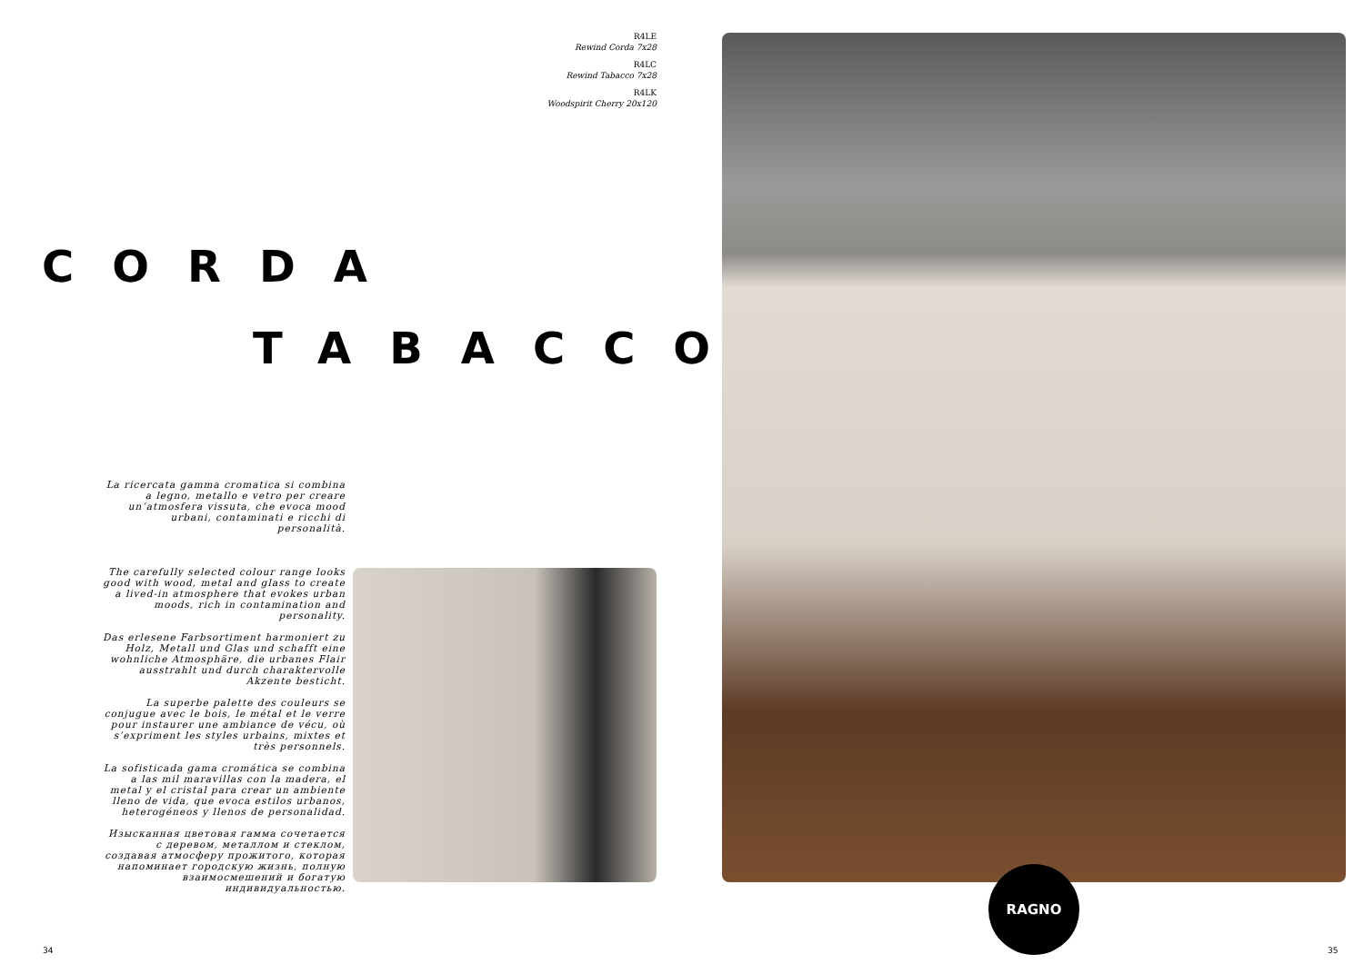R4LE
Rewind Corda 7x28
R4LC
Rewind Tabacco 7x28
R4LK
Woodspirit Cherry 20x120
CORDA
TABACCO
La ricercata gamma cromatica si combina a legno, metallo e vetro per creare un’atmosfera vissuta, che evoca mood urbani, contaminati e ricchi di personalità.
The carefully selected colour range looks good with wood, metal and glass to create a lived-in atmosphere that evokes urban moods, rich in contamination and personality.
Das erlesene Farbsortiment harmoniert zu Holz, Metall und Glas und schafft eine wohnliche Atmosphäre, die urbanes Flair ausstrahlt und durch charaktervolle Akzente besticht.
La superbe palette des couleurs se conjugue avec le bois, le métal et le verre pour instaurer une ambiance de vécu, où s’expriment les styles urbains, mixtes et très personnels.
La sofisticada gama cromática se combina a las mil maravillas con la madera, el metal y el cristal para crear un ambiente lleno de vida, que evoca estilos urbanos, heterogéneos y llenos de personalidad.
Изысканная цветовая гамма сочетается с деревом, металлом и стеклом, создавая атмосферу прожитого, которая напоминает городскую жизнь, полную взаимосмешений и богатую индивидуальностью.
RAGNO
34 35